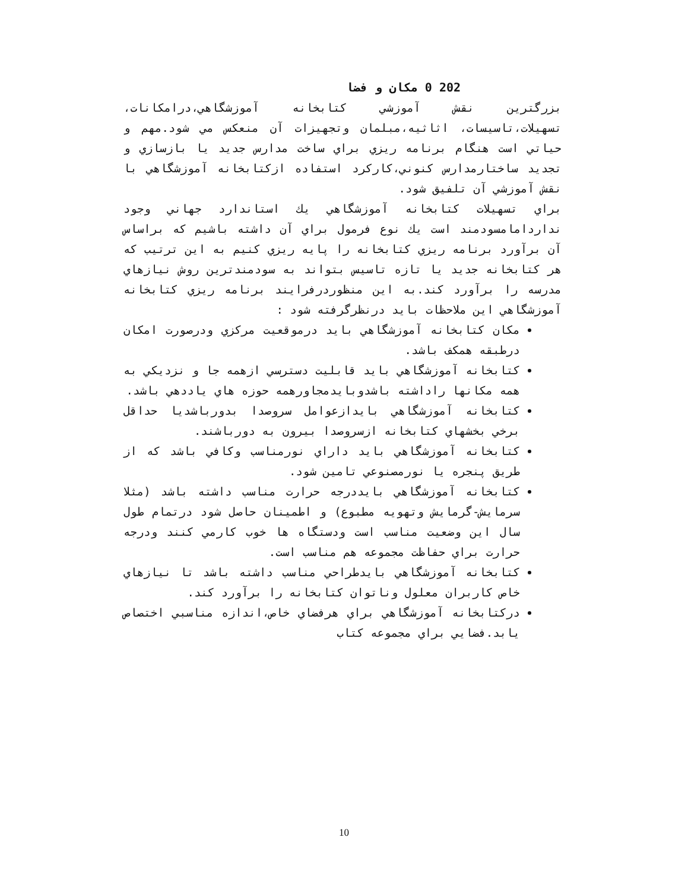202 0 مکان و فضا
بزرگترين نقش آموزشي کتابخانه آموزشگاهي،درامکانات، تسهيلات،تاسيسات، اثاثيه،مبلمان وتجهيزات آن منعکس مي شود.مهم و حياتي است هنگام برنامه ريزي براي ساخت مدارس جديد يا بازسازي و تجديد ساختارمدارس کنوني،کارکرد استفاده ازکتابخانه آموزشگاهي با نقش آموزشي آن تلفيق شود.
براي تسهيلات کتابخانه آموزشگاهي يك استاندارد جهاني وجود نداردامامسودمند است يك نوع فرمول براي آن داشته باشيم که براساس آن برآورد برنامه ريزي کتابخانه را پايه ريزي کنيم به اين ترتيب که هر کتابخانه جديد يا تازه تاسيس بتواند به سودمندترين روش نيازهاي مدرسه را برآورد کند.به اين منظوردرفرايند برنامه ريزي کتابخانه آموزشگاهي اين ملاحظات بايد درنظرگرفته شود :
مکان کتابخانه آموزشگاهي بايد درموقعيت مرکزي ودرصورت امکان درطبقه همکف باشد.
کتابخانه آموزشگاهي بايد قابليت دسترسي ازهمه جا و نزديکي به همه مکانها راداشته باشدوبايدمجاورهمه حوزه هاي ياددهي باشد.
کتابخانه آموزشگاهي بايدازعوامل سروصدا بدورباشديا حداقل برخي بخشهاي کتابخانه ازسروصدا بيرون به دورباشند.
کتابخانه آموزشگاهي بايد داراي نورمناسب وکافي باشد که از طريق پنجره يا نورمصنوعي تامين شود.
کتابخانه آموزشگاهي بايددرجه حرارت مناسب داشته باشد (مثلا سرمايش-گرمايش وتهويه مطبوع) و اطمينان حاصل شود درتمام طول سال اين وضعيت مناسب است ودستگاه ها خوب کارمي کنند ودرجه حرارت براي حفاظت مجموعه هم مناسب است.
کتابخانه آموزشگاهي بايدطراحي مناسب داشته باشد تا نيازهاي خاص کاربران معلول وناتوان کتابخانه را برآورد کند.
درکتابخانه آموزشگاهي براي هرفضاي خاص،اندازه مناسبي اختصاص يابد.فضايي براي مجموعه کتاب
10